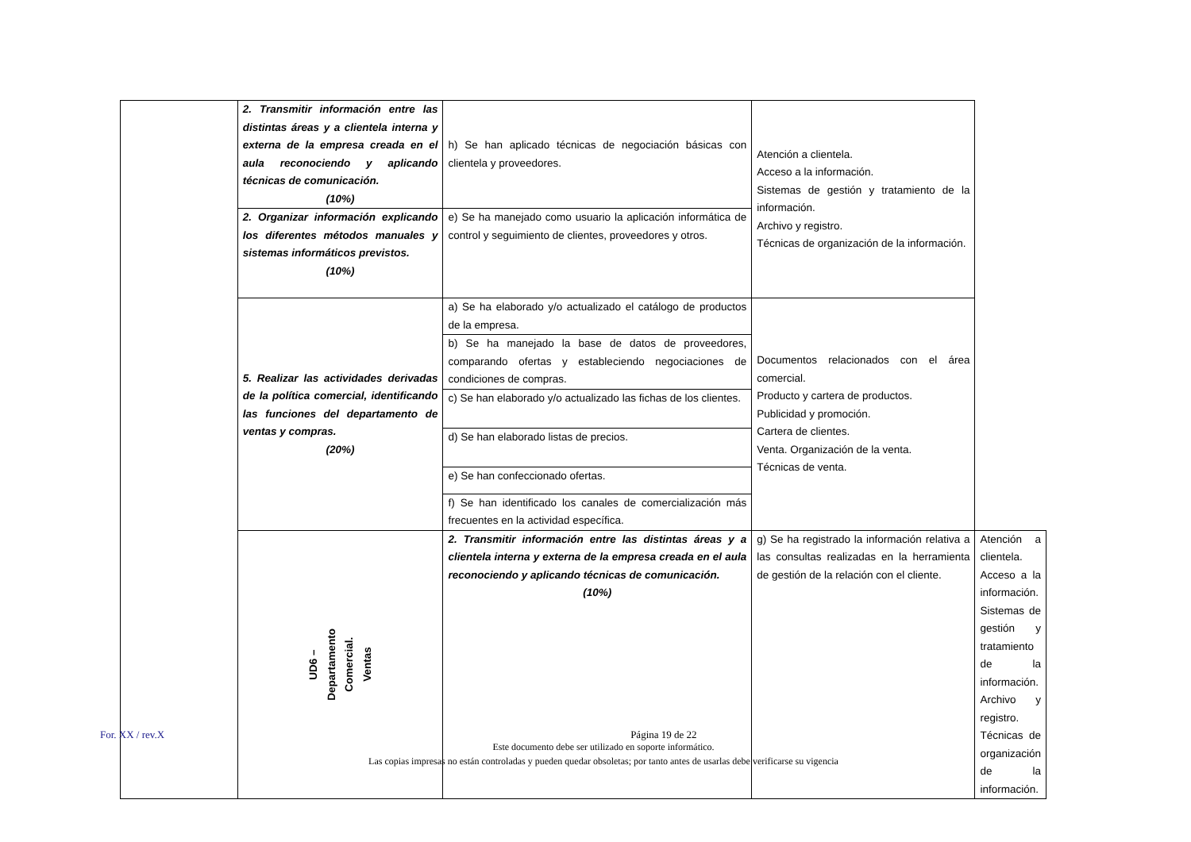| | 2. Transmitir información entre las distintas áreas y a clientela interna y externa de la empresa creada en el aula reconociendo y aplicando técnicas de comunicación. (10%) | h) Se han aplicado técnicas de negociación básicas con clientela y proveedores. | Atención a clientela. Acceso a la información. Sistemas de gestión y tratamiento de la información. Archivo y registro. Técnicas de organización de la información. | |
| | 2. Organizar información explicando los diferentes métodos manuales y sistemas informáticos previstos. (10%) | e) Se ha manejado como usuario la aplicación informática de control y seguimiento de clientes, proveedores y otros. | | |
| | 5. Realizar las actividades derivadas de la política comercial, identificando las funciones del departamento de ventas y compras. (20%) | a) Se ha elaborado y/o actualizado el catálogo de productos de la empresa. | Documentos relacionados con el área comercial. Producto y cartera de productos. Publicidad y promoción. Cartera de clientes. Venta. Organización de la venta. Técnicas de venta. | |
| | | b) Se ha manejado la base de datos de proveedores, comparando ofertas y estableciendo negociaciones de condiciones de compras. | | |
| | | c) Se han elaborado y/o actualizado las fichas de los clientes. | | |
| | | d) Se han elaborado listas de precios. | | |
| | | e) Se han confeccionado ofertas. | | |
| | | f) Se han identificado los canales de comercialización más frecuentes en la actividad específica. | | |
| | UD6 – Departamento Comercial. Ventas | 2. Transmitir información entre las distintas áreas y a clientela interna y externa de la empresa creada en el aula reconociendo y aplicando técnicas de comunicación. (10%) | g) Se ha registrado la información relativa a las consultas realizadas en la herramienta de gestión de la relación con el cliente. | Atención a clientela. Acceso a la información. Sistemas de gestión y tratamiento de la información. Archivo y registro. Técnicas de organización de la información. |
For. XX / rev.X Página 19 de 22
Este documento debe ser utilizado en soporte informático.
Las copias impresas no están controladas y pueden quedar obsoletas; por tanto antes de usarlas debe verificarse su vigencia